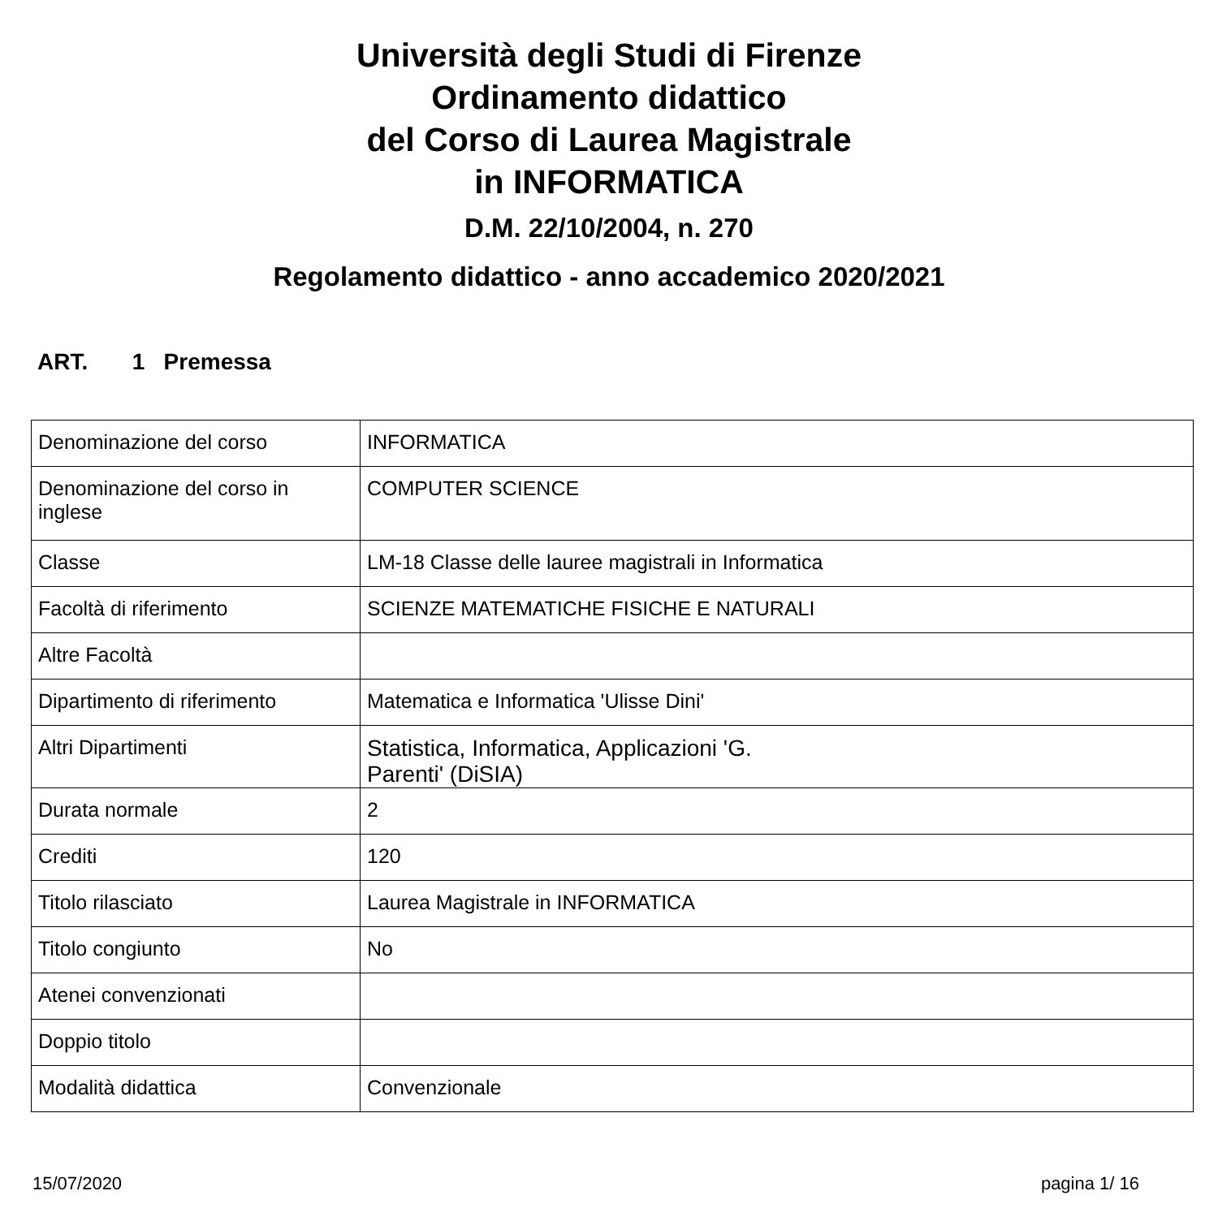Università degli Studi di Firenze
Ordinamento didattico
del Corso di Laurea Magistrale
in INFORMATICA
D.M. 22/10/2004, n. 270
Regolamento didattico - anno accademico 2020/2021
ART. 1 Premessa
| Denominazione del corso | INFORMATICA |
| Denominazione del corso in inglese | COMPUTER SCIENCE |
| Classe | LM-18 Classe delle lauree magistrali in Informatica |
| Facoltà di riferimento | SCIENZE MATEMATICHE FISICHE E NATURALI |
| Altre Facoltà | |
| Dipartimento di riferimento | Matematica e Informatica 'Ulisse Dini' |
| Altri Dipartimenti | Statistica, Informatica, Applicazioni 'G. Parenti' (DiSIA) |
| Durata normale | 2 |
| Crediti | 120 |
| Titolo rilasciato | Laurea Magistrale in INFORMATICA |
| Titolo congiunto | No |
| Atenei convenzionati | |
| Doppio titolo | |
| Modalità didattica | Convenzionale |
15/07/2020 pagina 1/ 16